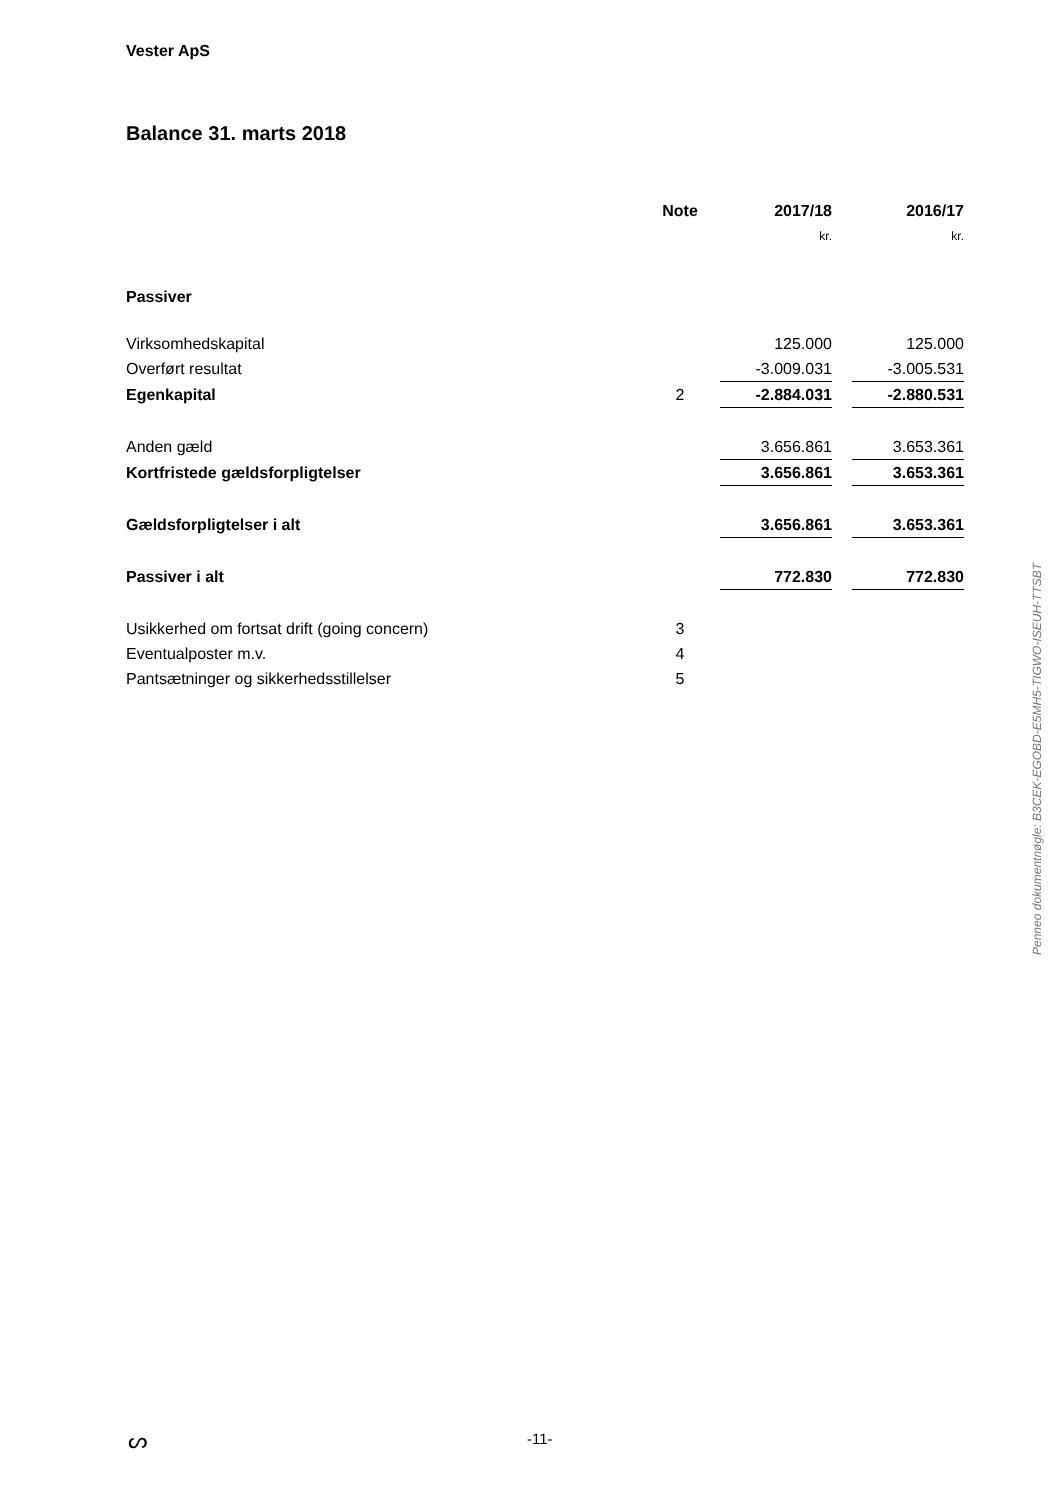Vester ApS
Balance 31. marts 2018
| | Note | | 2017/18 | | 2016/17 |
| --- | --- | --- | --- | --- | --- |
| | | | kr. | | kr. |
| Passiver | | | | | |
| Virksomhedskapital | | | 125.000 | | 125.000 |
| Overført resultat | | | -3.009.031 | | -3.005.531 |
| Egenkapital | 2 | | -2.884.031 | | -2.880.531 |
| Anden gæld | | | 3.656.861 | | 3.653.361 |
| Kortfristede gældsforpligtelser | | | 3.656.861 | | 3.653.361 |
| Gældsforpligtelser i alt | | | 3.656.861 | | 3.653.361 |
| Passiver i alt | | | 772.830 | | 772.830 |
| Usikkerhed om fortsat drift (going concern) | 3 | | | | |
| Eventualposter m.v. | 4 | | | | |
| Pantsætninger og sikkerhedsstillelser | 5 | | | | |
Penneo dokumentnøgle: B3CEK-EGOBD-E5MH5-TIGWO-ISEUH-TTSBT
ᔕ -11-